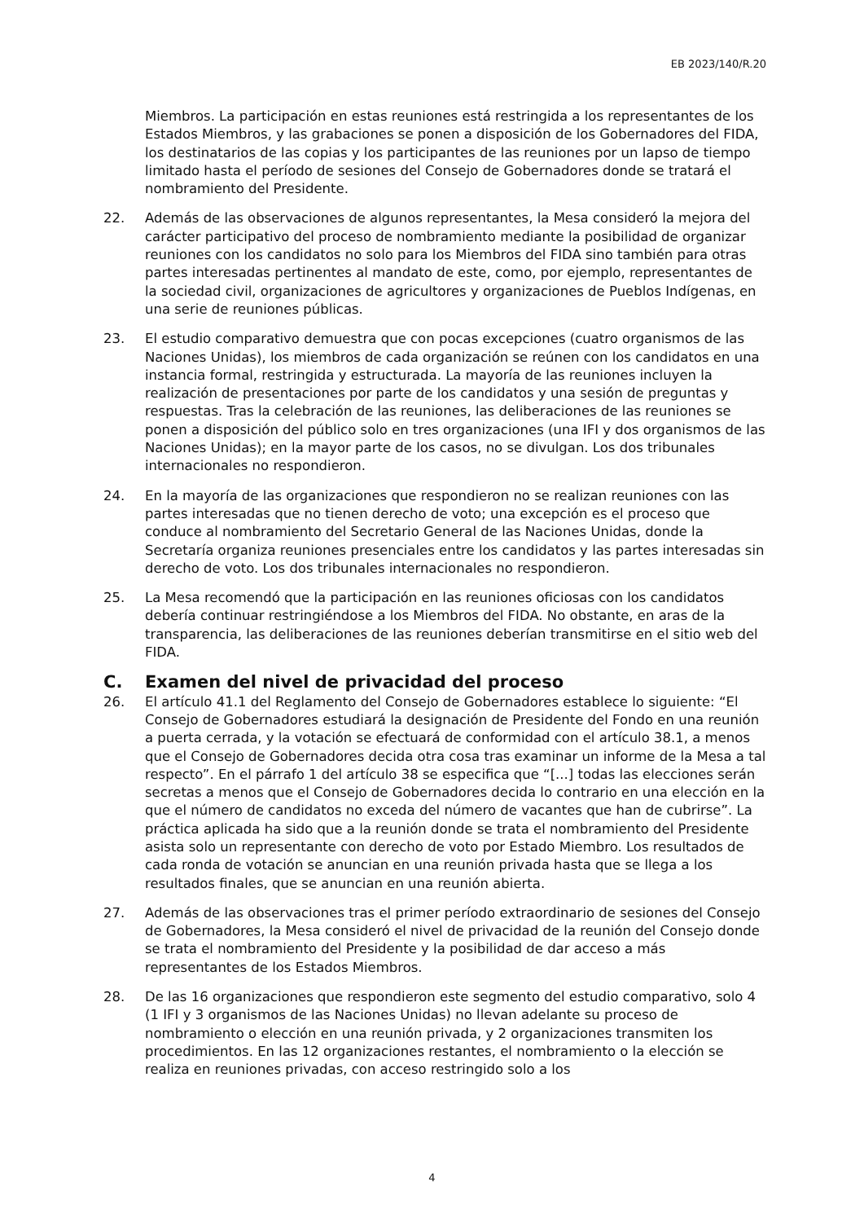EB 2023/140/R.20
Miembros. La participación en estas reuniones está restringida a los representantes de los Estados Miembros, y las grabaciones se ponen a disposición de los Gobernadores del FIDA, los destinatarios de las copias y los participantes de las reuniones por un lapso de tiempo limitado hasta el período de sesiones del Consejo de Gobernadores donde se tratará el nombramiento del Presidente.
22. Además de las observaciones de algunos representantes, la Mesa consideró la mejora del carácter participativo del proceso de nombramiento mediante la posibilidad de organizar reuniones con los candidatos no solo para los Miembros del FIDA sino también para otras partes interesadas pertinentes al mandato de este, como, por ejemplo, representantes de la sociedad civil, organizaciones de agricultores y organizaciones de Pueblos Indígenas, en una serie de reuniones públicas.
23. El estudio comparativo demuestra que con pocas excepciones (cuatro organismos de las Naciones Unidas), los miembros de cada organización se reúnen con los candidatos en una instancia formal, restringida y estructurada. La mayoría de las reuniones incluyen la realización de presentaciones por parte de los candidatos y una sesión de preguntas y respuestas. Tras la celebración de las reuniones, las deliberaciones de las reuniones se ponen a disposición del público solo en tres organizaciones (una IFI y dos organismos de las Naciones Unidas); en la mayor parte de los casos, no se divulgan. Los dos tribunales internacionales no respondieron.
24. En la mayoría de las organizaciones que respondieron no se realizan reuniones con las partes interesadas que no tienen derecho de voto; una excepción es el proceso que conduce al nombramiento del Secretario General de las Naciones Unidas, donde la Secretaría organiza reuniones presenciales entre los candidatos y las partes interesadas sin derecho de voto. Los dos tribunales internacionales no respondieron.
25. La Mesa recomendó que la participación en las reuniones oficiosas con los candidatos debería continuar restringiéndose a los Miembros del FIDA. No obstante, en aras de la transparencia, las deliberaciones de las reuniones deberían transmitirse en el sitio web del FIDA.
C. Examen del nivel de privacidad del proceso
26. El artículo 41.1 del Reglamento del Consejo de Gobernadores establece lo siguiente: “El Consejo de Gobernadores estudiará la designación de Presidente del Fondo en una reunión a puerta cerrada, y la votación se efectuará de conformidad con el artículo 38.1, a menos que el Consejo de Gobernadores decida otra cosa tras examinar un informe de la Mesa a tal respecto”. En el párrafo 1 del artículo 38 se especifica que “[...] todas las elecciones serán secretas a menos que el Consejo de Gobernadores decida lo contrario en una elección en la que el número de candidatos no exceda del número de vacantes que han de cubrirse”. La práctica aplicada ha sido que a la reunión donde se trata el nombramiento del Presidente asista solo un representante con derecho de voto por Estado Miembro. Los resultados de cada ronda de votación se anuncian en una reunión privada hasta que se llega a los resultados finales, que se anuncian en una reunión abierta.
27. Además de las observaciones tras el primer período extraordinario de sesiones del Consejo de Gobernadores, la Mesa consideró el nivel de privacidad de la reunión del Consejo donde se trata el nombramiento del Presidente y la posibilidad de dar acceso a más representantes de los Estados Miembros.
28. De las 16 organizaciones que respondieron este segmento del estudio comparativo, solo 4 (1 IFI y 3 organismos de las Naciones Unidas) no llevan adelante su proceso de nombramiento o elección en una reunión privada, y 2 organizaciones transmiten los procedimientos. En las 12 organizaciones restantes, el nombramiento o la elección se realiza en reuniones privadas, con acceso restringido solo a los
4